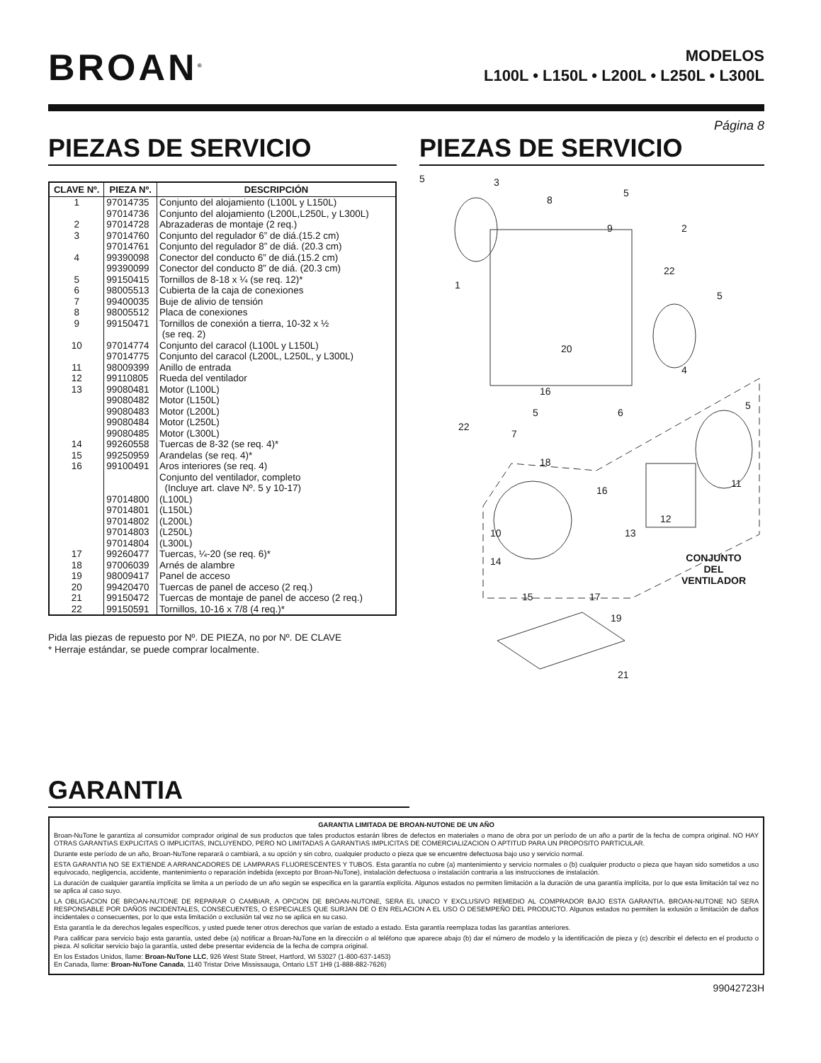BROAN<sup>®</sup>
MODELOS
L100L • L150L • L200L • L250L • L300L
Página 8
PIEZAS DE SERVICIO
| CLAVE Nº. | PIEZA Nº. | DESCRIPCIÓN |
| --- | --- | --- |
| 1 | 97014735 | Conjunto del alojamiento (L100L y L150L) |
| | 97014736 | Conjunto del alojamiento (L200L,L250L, y L300L) |
| 2 | 97014728 | Abrazaderas de montaje (2 req.) |
| 3 | 97014760 | Conjunto del regulador 6” de diá.(15.2 cm) |
| | 97014761 | Conjunto del regulador 8” de diá. (20.3 cm) |
| 4 | 99390098 | Conector del conducto 6” de diá.(15.2 cm) |
| | 99390099 | Conector del conducto 8” de diá. (20.3 cm) |
| 5 | 99150415 | Tornillos de 8-18 x ¼ (se req. 12)* |
| 6 | 98005513 | Cubierta de la caja de conexiones |
| 7 | 99400035 | Buje de alivio de tensión |
| 8 | 98005512 | Placa de conexiones |
| 9 | 99150471 | Tornillos de conexión a tierra, 10-32 x ½ (se req. 2) |
| 10 | 97014774 | Conjunto del caracol (L100L y L150L) |
| | 97014775 | Conjunto del caracol (L200L, L250L, y L300L) |
| 11 | 98009399 | Anillo de entrada |
| 12 | 99110805 | Rueda del ventilador |
| 13 | 99080481 | Motor (L100L) |
| | 99080482 | Motor (L150L) |
| | 99080483 | Motor (L200L) |
| | 99080484 | Motor (L250L) |
| | 99080485 | Motor (L300L) |
| 14 | 99260558 | Tuercas de 8-32 (se req. 4)* |
| 15 | 99250959 | Arandelas (se req. 4)* |
| 16 | 99100491 | Aros interiores (se req. 4) |
| | | Conjunto del ventilador, completo (Incluye art. clave Nº. 5 y 10-17) |
| | 97014800 | (L100L) |
| | 97014801 | (L150L) |
| | 97014802 | (L200L) |
| | 97014803 | (L250L) |
| | 97014804 | (L300L) |
| 17 | 99260477 | Tuercas, ¼-20 (se req. 6)* |
| 18 | 97006039 | Arnés de alambre |
| 19 | 98009417 | Panel de acceso |
| 20 | 99420470 | Tuercas de panel de acceso (2 req.) |
| 21 | 99150472 | Tuercas de montaje de panel de acceso (2 req.) |
| 22 | 99150591 | Tornillos, 10-16 x 7/8 (4 req.)* |
Pida las piezas de repuesto por Nº. DE PIEZA, no por Nº. DE CLAVE
* Herraje estándar, se puede comprar localmente.
PIEZAS DE SERVICIO
5 3
8
5
9 2
22
1
5
20
4
16
5
5 6
22
7
18
11
16
12
13 10
14 CONJUNTO
DEL
VENTILADOR
15 17
19
21
GARANTIA
GARANTIA LIMITADA DE BROAN-NUTONE DE UN AÑO
Broan-NuTone le garantiza al consumidor comprador original de sus productos que tales productos estarán libres de defectos en materiales o mano de obra por un período de un año a partir de la fecha de compra original. NO HAY OTRAS GARANTIAS EXPLICITAS O IMPLICITAS, INCLUYENDO, PERO NO LIMITADAS A GARANTIAS IMPLICITAS DE COMERCIALIZACION O APTITUD PARA UN PROPOSITO PARTICULAR.
Durante este período de un año, Broan-NuTone reparará o cambiará, a su opción y sin cobro, cualquier producto o pieza que se encuentre defectuosa bajo uso y servicio normal.
ESTA GARANTIA NO SE EXTIENDE A ARRANCADORES DE LAMPARAS FLUORESCENTES Y TUBOS. Esta garantía no cubre (a) mantenimiento y servicio normales o (b) cualquier producto o pieza que hayan sido sometidos a uso equivocado, negligencia, accidente, mantenimiento o reparación indebida (excepto por Broan-NuTone), instalación defectuosa o instalación contraria a las instrucciones de instalación.
La duración de cualquier garantía implícita se limita a un período de un año según se especifica en la garantía explícita. Algunos estados no permiten limitación a la duración de una garantía implícita, por lo que esta limitación tal vez no se aplica al caso suyo.
LA OBLIGACION DE BROAN-NUTONE DE REPARAR O CAMBIAR, A OPCION DE BROAN-NUTONE, SERA EL UNICO Y EXCLUSIVO REMEDIO AL COMPRADOR BAJO ESTA GARANTIA. BROAN-NUTONE NO SERA RESPONSABLE POR DAÑOS INCIDENTALES, CONSECUENTES, O ESPECIALES QUE SURJAN DE O EN RELACION A EL USO O DESEMPEÑO DEL PRODUCTO. Algunos estados no permiten la exlusión o limitación de daños incidentales o consecuentes, por lo que esta limitación o exclusión tal vez no se aplica en su caso.
Esta garantía le da derechos legales específicos, y usted puede tener otros derechos que varían de estado a estado. Esta garantía reemplaza todas las garantías anteriores.
Para calificar para servicio bajo esta garantía, usted debe (a) notificar a Broan-NuTone en la dirección o al teléfono que aparece abajo (b) dar el número de modelo y la identificación de pieza y (c) describir el defecto en el producto o pieza. Al solicitar servicio bajo la garantía, usted debe presentar evidencia de la fecha de compra original.
En los Estados Unidos, llame: Broan-NuTone LLC, 926 West State Street, Hartford, WI 53027 (1-800-637-1453)
En Canada, llame: Broan-NuTone Canada, 1140 Tristar Drive Mississauga, Ontario L5T 1H9 (1-888-882-7626)
99042723H